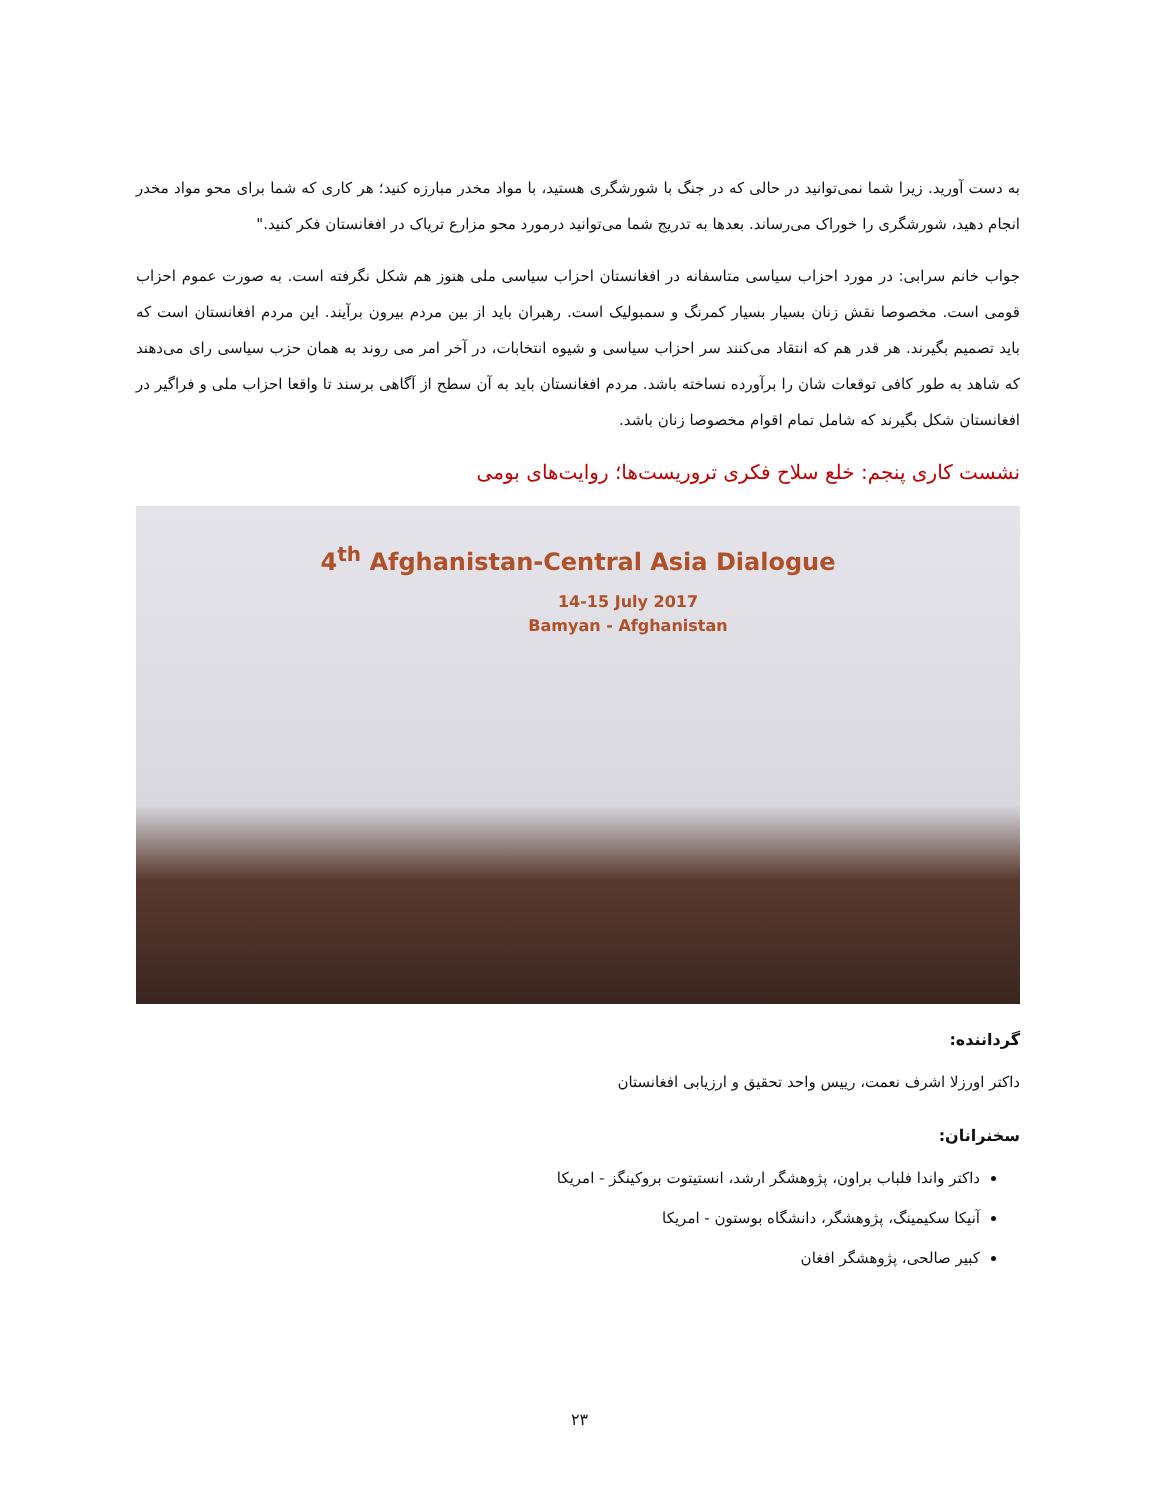به دست آورید. زیرا شما نمی‌توانید در حالی که در جنگ با شورشگری هستید، با مواد مخدر مبارزه کنید؛ هر کاری که شما برای محو مواد مخدر انجام دهید، شورشگری را خوراک می‌رساند. بعدها به تدریج شما می‌توانید درمورد محو مزارع تریاک در افغانستان فکر کنید."
جواب خانم سرابی: در مورد احزاب سیاسی متاسفانه در افغانستان احزاب سیاسی ملی هنوز هم شکل نگرفته است. به صورت عموم احزاب قومی است. مخصوصا نقش زنان بسیار بسیار کمرنگ و سمبولیک است. رهبران باید از بین مردم بیرون برآیند. این مردم افغانستان است که باید تصمیم بگیرند. هر قدر هم که انتقاد می‌کنند سر احزاب سیاسی و شیوه انتخابات، در آخر امر می روند به همان حزب سیاسی رای می‌دهند که شاهد به طور کافی توقعات شان را برآورده نساخته باشد. مردم افغانستان باید به آن سطح از آگاهی برسند تا واقعا احزاب ملی و فراگیر در افغانستان شکل بگیرند که شامل تمام اقوام مخصوصا زنان باشد.
نشست کاری پنجم: خلع سلاح فکری تروریست‌ها؛ روایت‌های بومی
4<sup>th</sup> Afghanistan-Central Asia Dialogue
14-15 July 2017
Bamyan - Afghanistan
گرداننده:
داکتر اورزلا اشرف نعمت، رییس واحد تحقیق و ارزیابی افغانستان
سخنرانان:
داکتر واندا فلباب براون، پژوهشگر ارشد، انستیتوت بروکینگز - امریکا
آنیکا سکیمینگ، پژوهشگر، دانشگاه بوستون - امریکا
کبیر صالحی، پژوهشگر افغان
۲۳